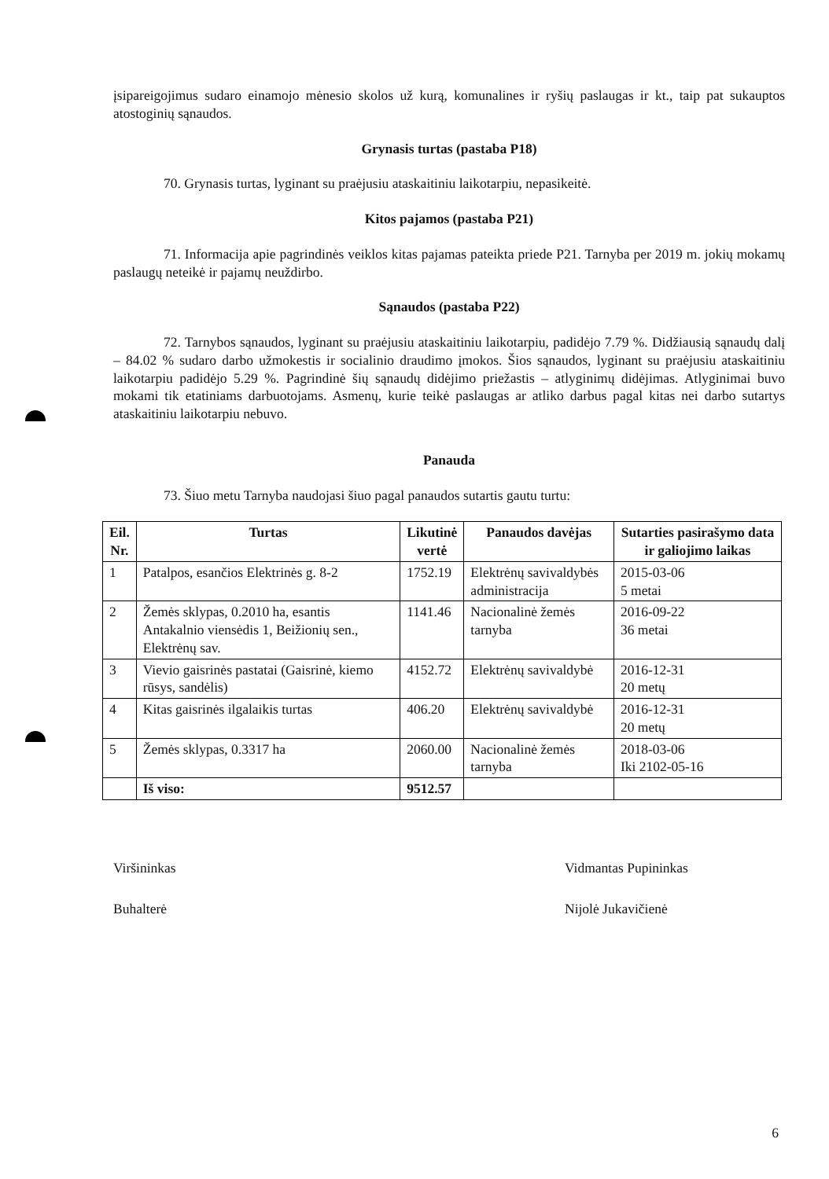įsipareigojimus sudaro einamojo mėnesio skolos už kurą, komunalines ir ryšių paslaugas ir kt., taip pat sukauptos atostoginių sąnaudos.
Grynasis turtas (pastaba P18)
70. Grynasis turtas, lyginant su praėjusiu ataskaitiniu laikotarpiu, nepasikeitė.
Kitos pajamos (pastaba P21)
71. Informacija apie pagrindinės veiklos kitas pajamas pateikta priede P21. Tarnyba per 2019 m. jokių mokamų paslaugų neteikė ir pajamų neuždirbo.
Sąnaudos (pastaba P22)
72. Tarnybos sąnaudos, lyginant su praėjusiu ataskaitiniu laikotarpiu, padidėjo 7.79 %. Didžiausią sąnaudų dalį – 84.02 % sudaro darbo užmokestis ir socialinio draudimo įmokos. Šios sąnaudos, lyginant su praėjusiu ataskaitiniu laikotarpiu padidėjo 5.29 %. Pagrindinė šių sąnaudų didėjimo priežastis – atlyginimų didėjimas. Atlyginimai buvo mokami tik etatiniams darbuotojams. Asmenų, kurie teikė paslaugas ar atliko darbus pagal kitas nei darbo sutartys ataskaitiniu laikotarpiu nebuvo.
Panauda
73. Šiuo metu Tarnyba naudojasi šiuo pagal panaudos sutartis gautu turtu:
| Eil. Nr. | Turtas | Likutinė vertė | Panaudos davėjas | Sutarties pasirašymo data ir galiojimo laikas |
| --- | --- | --- | --- | --- |
| 1 | Patalpos, esančios Elektrinės g. 8-2 | 1752.19 | Elektrėnų savivaldybės administracija | 2015-03-06 5 metai |
| 2 | Žemės sklypas, 0.2010 ha, esantis Antakalnio viensėdis 1, Beižionių sen., Elektrėnų sav. | 1141.46 | Nacionalinė žemės tarnyba | 2016-09-22 36 metai |
| 3 | Vievio gaisrinės pastatai (Gaisrinė, kiemo rūsys, sandėlis) | 4152.72 | Elektrėnų savivaldybė | 2016-12-31 20 metų |
| 4 | Kitas gaisrinės ilgalaikis turtas | 406.20 | Elektrėnų savivaldybė | 2016-12-31 20 metų |
| 5 | Žemės sklypas, 0.3317 ha | 2060.00 | Nacionalinė žemės tarnyba | 2018-03-06 Iki 2102-05-16 |
| | Iš viso: | 9512.57 | | |
Viršininkas
Buhalterė
Vidmantas Pupininkas
Nijolė Jukavičienė
6